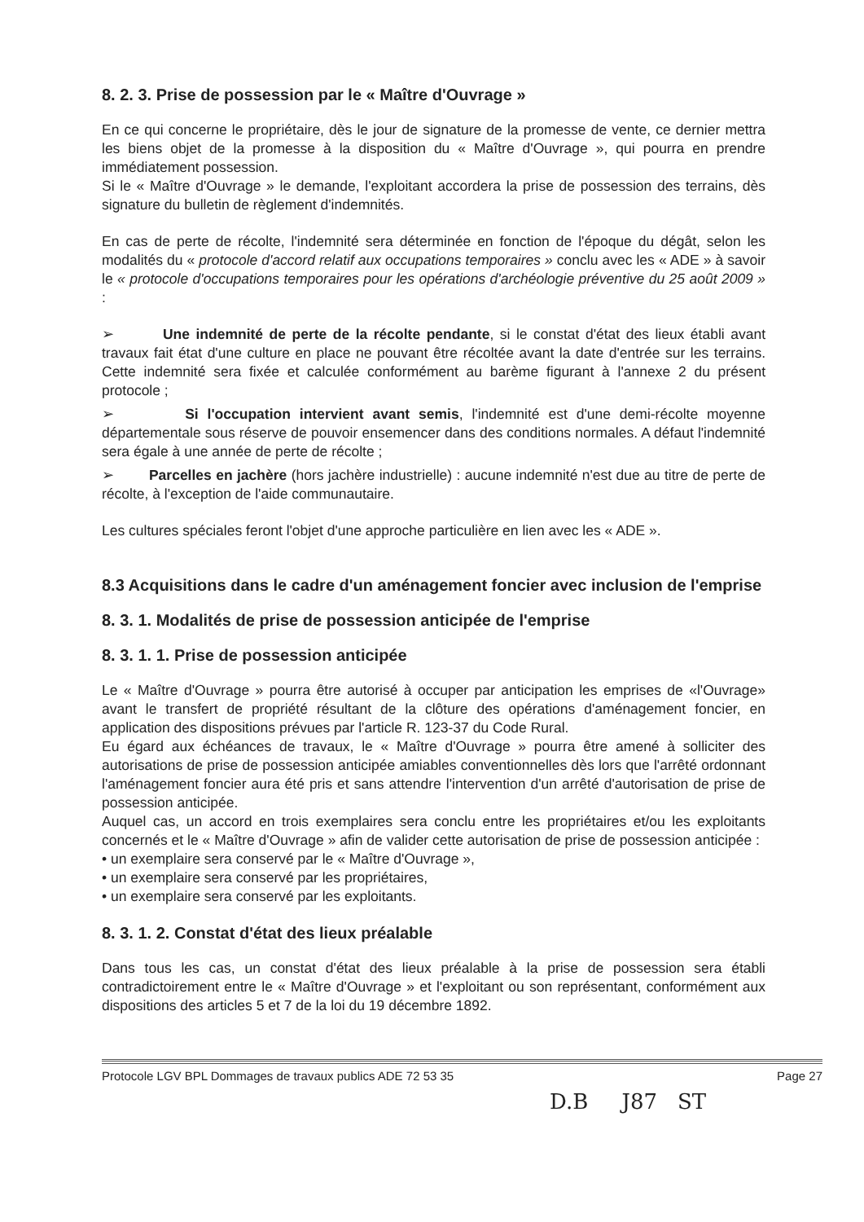8. 2. 3. Prise de possession par le « Maître d'Ouvrage »
En ce qui concerne le propriétaire, dès le jour de signature de la promesse de vente, ce dernier mettra les biens objet de la promesse à la disposition du « Maître d'Ouvrage », qui pourra en prendre immédiatement possession.
Si le « Maître d'Ouvrage » le demande, l'exploitant accordera la prise de possession des terrains, dès signature du bulletin de règlement d'indemnités.
En cas de perte de récolte, l'indemnité sera déterminée en fonction de l'époque du dégât, selon les modalités du « protocole d'accord relatif aux occupations temporaires » conclu avec les « ADE » à savoir le « protocole d'occupations temporaires pour les opérations d'archéologie préventive du 25 août 2009 » :
➢ Une indemnité de perte de la récolte pendante, si le constat d'état des lieux établi avant travaux fait état d'une culture en place ne pouvant être récoltée avant la date d'entrée sur les terrains. Cette indemnité sera fixée et calculée conformément au barème figurant à l'annexe 2 du présent protocole ;
➢ Si l'occupation intervient avant semis, l'indemnité est d'une demi-récolte moyenne départementale sous réserve de pouvoir ensemencer dans des conditions normales. A défaut l'indemnité sera égale à une année de perte de récolte ;
➢ Parcelles en jachère (hors jachère industrielle) : aucune indemnité n'est due au titre de perte de récolte, à l'exception de l'aide communautaire.
Les cultures spéciales feront l'objet d'une approche particulière en lien avec les « ADE ».
8.3 Acquisitions dans le cadre d'un aménagement foncier avec inclusion de l'emprise
8. 3. 1. Modalités de prise de possession anticipée de l'emprise
8. 3. 1. 1. Prise de possession anticipée
Le « Maître d'Ouvrage » pourra être autorisé à occuper par anticipation les emprises de «l'Ouvrage» avant le transfert de propriété résultant de la clôture des opérations d'aménagement foncier, en application des dispositions prévues par l'article R. 123-37 du Code Rural.
Eu égard aux échéances de travaux, le « Maître d'Ouvrage » pourra être amené à solliciter des autorisations de prise de possession anticipée amiables conventionnelles dès lors que l'arrêté ordonnant l'aménagement foncier aura été pris et sans attendre l'intervention d'un arrêté d'autorisation de prise de possession anticipée.
Auquel cas, un accord en trois exemplaires sera conclu entre les propriétaires et/ou les exploitants concernés et le « Maître d'Ouvrage » afin de valider cette autorisation de prise de possession anticipée :
• un exemplaire sera conservé par le « Maître d'Ouvrage »,
• un exemplaire sera conservé par les propriétaires,
• un exemplaire sera conservé par les exploitants.
8. 3. 1. 2. Constat d'état des lieux préalable
Dans tous les cas, un constat d'état des lieux préalable à la prise de possession sera établi contradictoirement entre le « Maître d'Ouvrage » et l'exploitant ou son représentant, conformément aux dispositions des articles 5 et 7 de la loi du 19 décembre 1892.
Protocole LGV BPL Dommages de travaux publics ADE 72 53 35 Page 27
D.B J87 ST